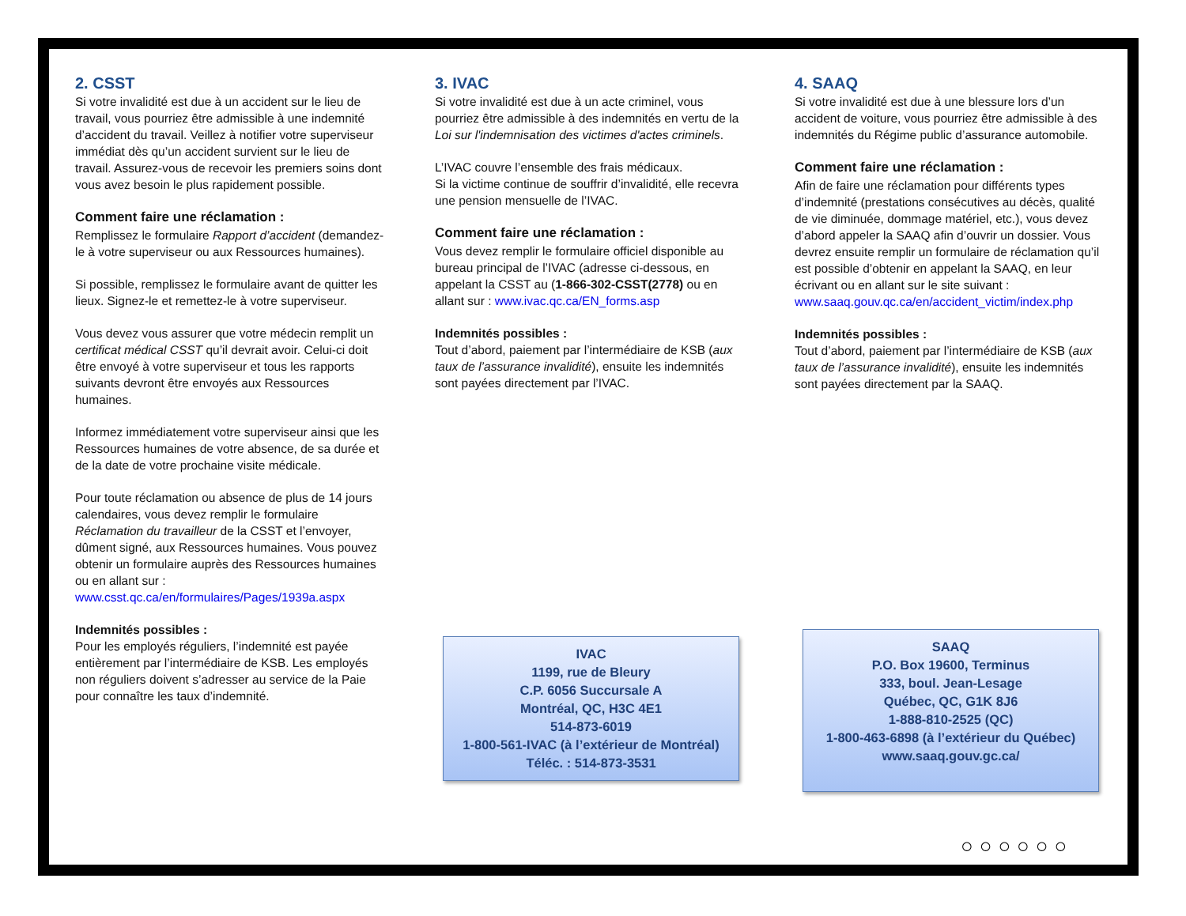2. CSST
Si votre invalidité est due à un accident sur le lieu de travail, vous pourriez être admissible à une indemnité d’accident du travail. Veillez à notifier votre superviseur immédiat dès qu’un accident survient sur le lieu de travail. Assurez-vous de recevoir les premiers soins dont vous avez besoin le plus rapidement possible.
Comment faire une réclamation :
Remplissez le formulaire Rapport d’accident (demandez-le à votre superviseur ou aux Ressources humaines).
Si possible, remplissez le formulaire avant de quitter les lieux. Signez-le et remettez-le à votre superviseur.
Vous devez vous assurer que votre médecin remplit un certificat médical CSST qu’il devrait avoir. Celui-ci doit être envoyé à votre superviseur et tous les rapports suivants devront être envoyés aux Ressources humaines.
Informez immédiatement votre superviseur ainsi que les Ressources humaines de votre absence, de sa durée et de la date de votre prochaine visite médicale.
Pour toute réclamation ou absence de plus de 14 jours calendaires, vous devez remplir le formulaire Réclamation du travailleur de la CSST et l’envoyer, dûment signé, aux Ressources humaines. Vous pouvez obtenir un formulaire auprès des Ressources humaines ou en allant sur : www.csst.qc.ca/en/formulaires/Pages/1939a.aspx
Indemnités possibles :
Pour les employés réguliers, l’indemnité est payée entièrement par l’intermédiaire de KSB. Les employés non réguliers doivent s’adresser au service de la Paie pour connaître les taux d’indemnité.
3. IVAC
Si votre invalidité est due à un acte criminel, vous pourriez être admissible à des indemnités en vertu de la Loi sur l'indemnisation des victimes d'actes criminels.
L’IVAC couvre l’ensemble des frais médicaux.
Si la victime continue de souffrir d’invalidité, elle recevra une pension mensuelle de l’IVAC.
Comment faire une réclamation :
Vous devez remplir le formulaire officiel disponible au bureau principal de l’IVAC (adresse ci-dessous, en appelant la CSST au (1-866-302-CSST(2778) ou en allant sur : www.ivac.qc.ca/EN_forms.asp
Indemnités possibles :
Tout d’abord, paiement par l’intermédiaire de KSB (aux taux de l’assurance invalidité), ensuite les indemnités sont payées directement par l’IVAC.
IVAC
1199, rue de Bleury
C.P. 6056 Succursale A
Montréal, QC, H3C 4E1
514-873-6019
1-800-561-IVAC (à l’extérieur de Montréal)
Téléc. : 514-873-3531
4. SAAQ
Si votre invalidité est due à une blessure lors d’un accident de voiture, vous pourriez être admissible à des indemnités du Régime public d’assurance automobile.
Comment faire une réclamation :
Afin de faire une réclamation pour différents types d’indemnité (prestations consécutives au décès, qualité de vie diminuée, dommage matériel, etc.), vous devez d’abord appeler la SAAQ afin d’ouvrir un dossier. Vous devrez ensuite remplir un formulaire de réclamation qu’il est possible d’obtenir en appelant la SAAQ, en leur écrivant ou en allant sur le site suivant : www.saaq.gouv.qc.ca/en/accident_victim/index.php
Indemnités possibles :
Tout d’abord, paiement par l’intermédiaire de KSB (aux taux de l’assurance invalidité), ensuite les indemnités sont payées directement par la SAAQ.
SAAQ
P.O. Box 19600, Terminus
333, boul. Jean-Lesage
Québec, QC, G1K 8J6
1-888-810-2525 (QC)
1-800-463-6898 (à l’extérieur du Québec)
www.saaq.gouv.gc.ca/
○○○○○○